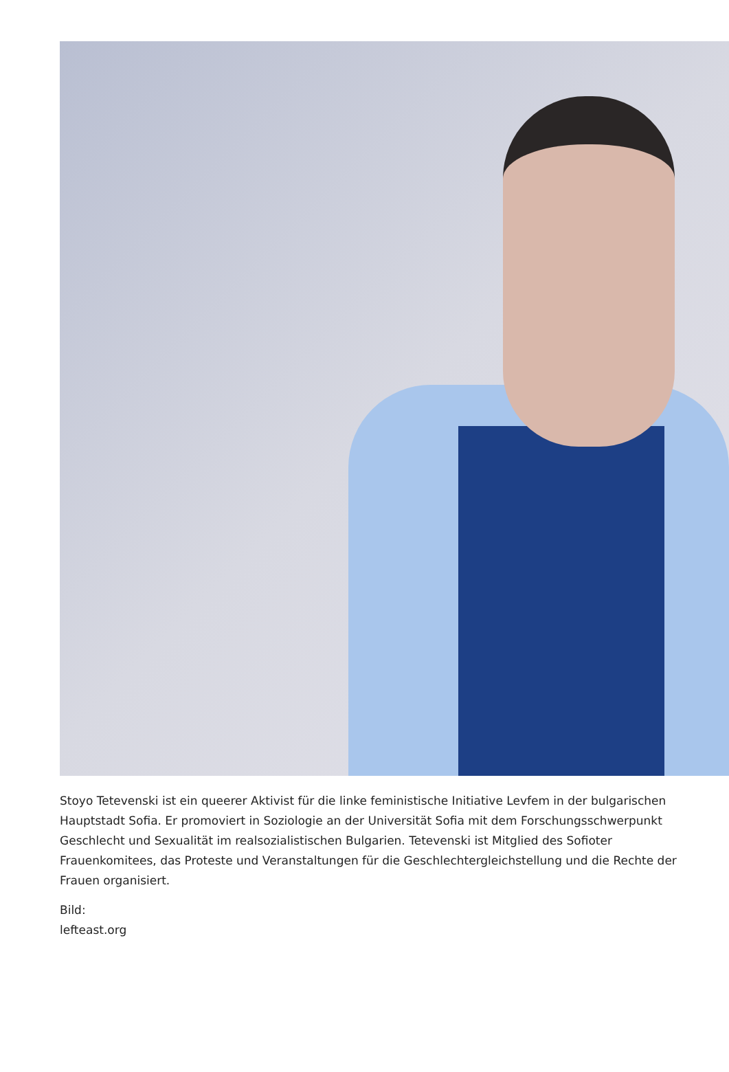Stoyo Tetevenski ist ein queerer Aktivist für die linke feministische Initiative Levfem in der bulgarischen Hauptstadt Sofia. Er promoviert in Soziologie an der Universität Sofia mit dem Forschungsschwerpunkt Geschlecht und Sexualität im realsozialistischen Bulgarien. Tetevenski ist Mitglied des Sofioter Frauenkomitees, das Proteste und Veranstaltungen für die Geschlechtergleichstellung und die Rechte der Frauen organisiert.
Bild:
lefteast.org